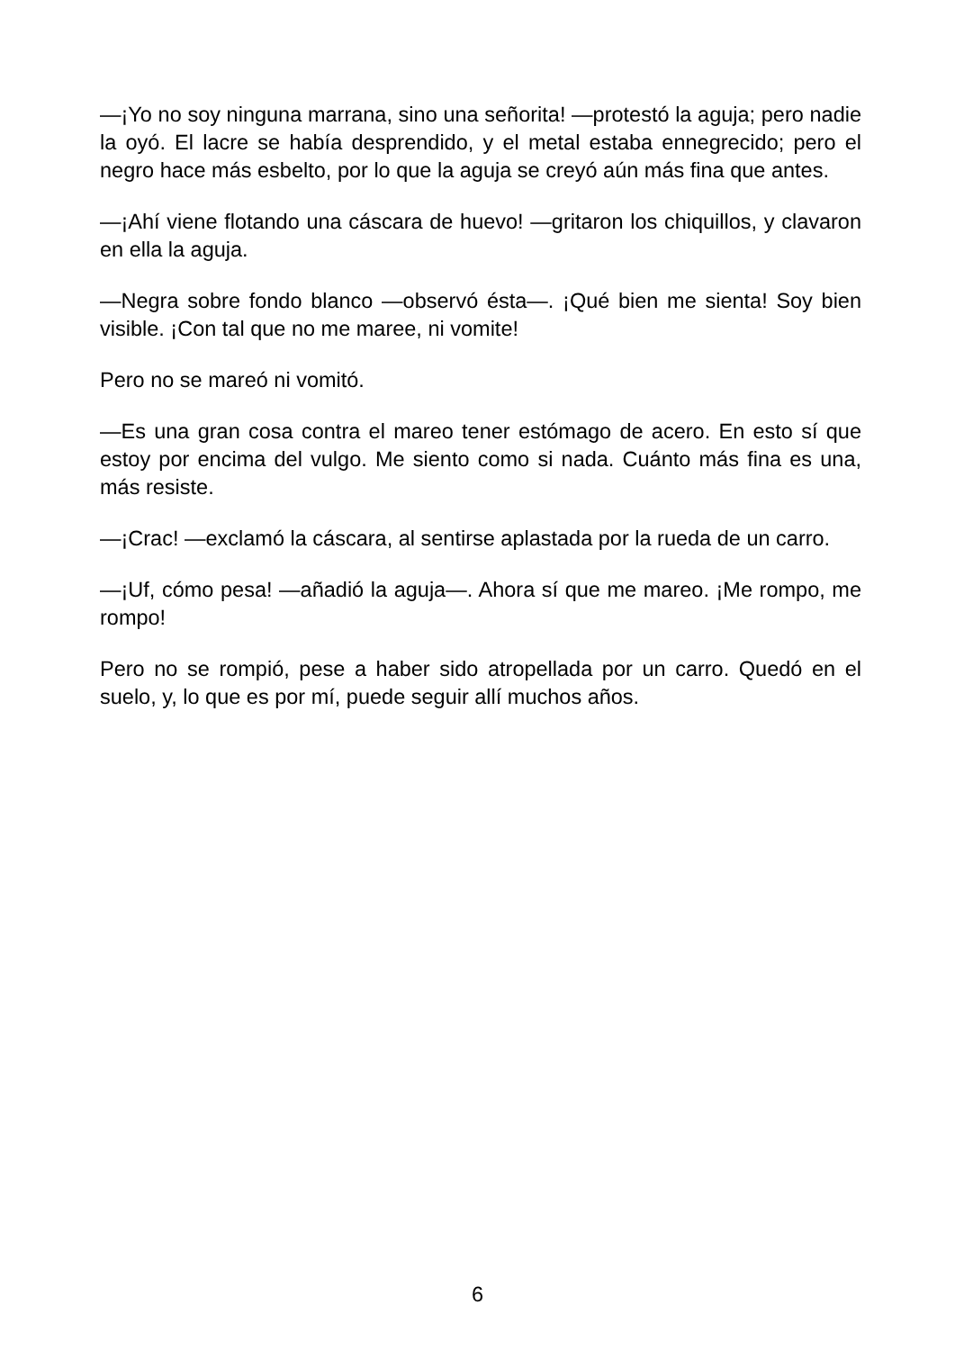—¡Yo no soy ninguna marrana, sino una señorita! —protestó la aguja; pero nadie la oyó. El lacre se había desprendido, y el metal estaba ennegrecido; pero el negro hace más esbelto, por lo que la aguja se creyó aún más fina que antes.
—¡Ahí viene flotando una cáscara de huevo! —gritaron los chiquillos, y clavaron en ella la aguja.
—Negra sobre fondo blanco —observó ésta—. ¡Qué bien me sienta! Soy bien visible. ¡Con tal que no me maree, ni vomite!
Pero no se mareó ni vomitó.
—Es una gran cosa contra el mareo tener estómago de acero. En esto sí que estoy por encima del vulgo. Me siento como si nada. Cuánto más fina es una, más resiste.
—¡Crac! —exclamó la cáscara, al sentirse aplastada por la rueda de un carro.
—¡Uf, cómo pesa! —añadió la aguja—. Ahora sí que me mareo. ¡Me rompo, me rompo!
Pero no se rompió, pese a haber sido atropellada por un carro. Quedó en el suelo, y, lo que es por mí, puede seguir allí muchos años.
6